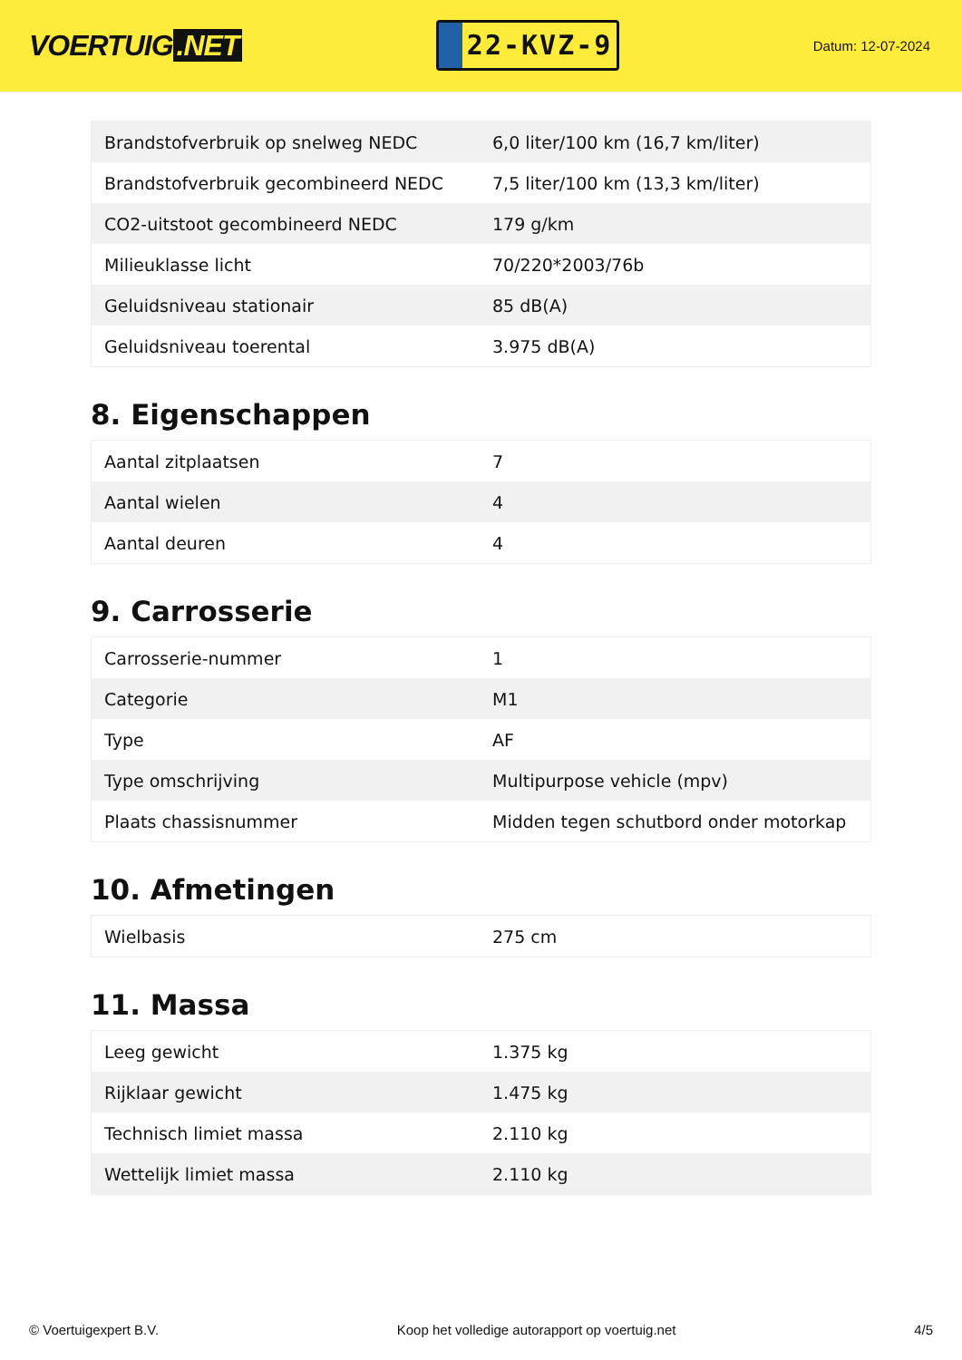VOERTUIG.NET
22-KVZ-9
Datum: 12-07-2024
| Brandstofverbruik op snelweg NEDC | 6,0 liter/100 km (16,7 km/liter) |
| Brandstofverbruik gecombineerd NEDC | 7,5 liter/100 km (13,3 km/liter) |
| CO2-uitstoot gecombineerd NEDC | 179 g/km |
| Milieuklasse licht | 70/220*2003/76b |
| Geluidsniveau stationair | 85 dB(A) |
| Geluidsniveau toerental | 3.975 dB(A) |
8. Eigenschappen
| Aantal zitplaatsen | 7 |
| Aantal wielen | 4 |
| Aantal deuren | 4 |
9. Carrosserie
| Carrosserie-nummer | 1 |
| Categorie | M1 |
| Type | AF |
| Type omschrijving | Multipurpose vehicle (mpv) |
| Plaats chassisnummer | Midden tegen schutbord onder motorkap |
10. Afmetingen
| Wielbasis | 275 cm |
11. Massa
| Leeg gewicht | 1.375 kg |
| Rijklaar gewicht | 1.475 kg |
| Technisch limiet massa | 2.110 kg |
| Wettelijk limiet massa | 2.110 kg |
© Voertuigexpert B.V. Koop het volledige autorapport op voertuig.net 4/5